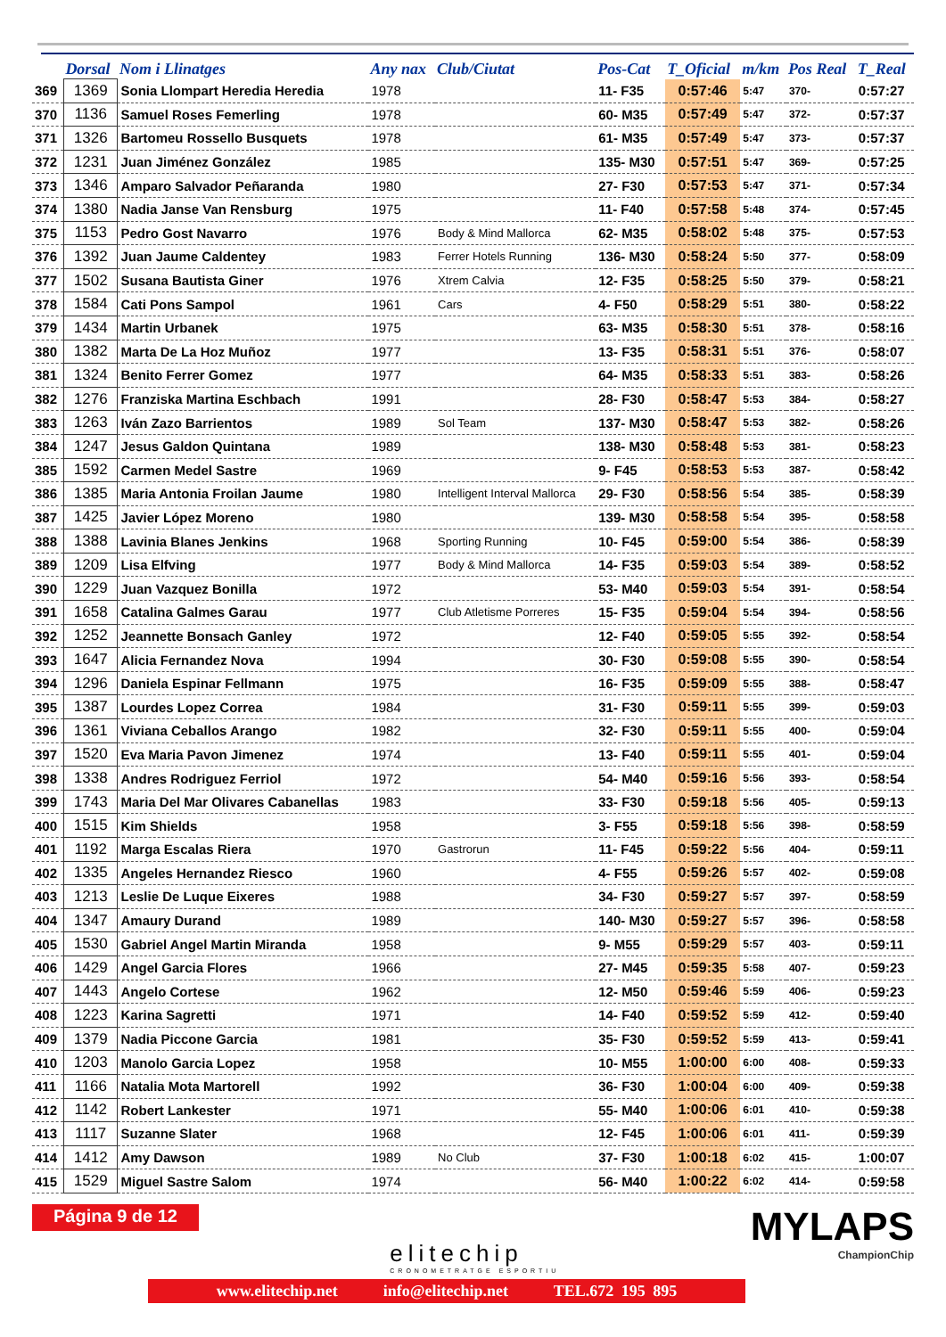| | Dorsal | Nom i Llinatges | Any nax | Club/Ciutat | Pos-Cat | T_Oficial | m/km | Pos Real | T_Real |
| --- | --- | --- | --- | --- | --- | --- | --- | --- | --- |
| 369 | 1369 | Sonia Llompart Heredia Heredia | 1978 | | 11- F35 | 0:57:46 | 5:47 | 370- | 0:57:27 |
| 370 | 1136 | Samuel Roses Femerling | 1978 | | 60- M35 | 0:57:49 | 5:47 | 372- | 0:57:37 |
| 371 | 1326 | Bartomeu Rossello Busquets | 1978 | | 61- M35 | 0:57:49 | 5:47 | 373- | 0:57:37 |
| 372 | 1231 | Juan Jiménez González | 1985 | | 135- M30 | 0:57:51 | 5:47 | 369- | 0:57:25 |
| 373 | 1346 | Amparo Salvador Peñaranda | 1980 | | 27- F30 | 0:57:53 | 5:47 | 371- | 0:57:34 |
| 374 | 1380 | Nadia Janse Van Rensburg | 1975 | | 11- F40 | 0:57:58 | 5:48 | 374- | 0:57:45 |
| 375 | 1153 | Pedro Gost Navarro | 1976 | Body & Mind Mallorca | 62- M35 | 0:58:02 | 5:48 | 375- | 0:57:53 |
| 376 | 1392 | Juan Jaume Caldentey | 1983 | Ferrer Hotels Running | 136- M30 | 0:58:24 | 5:50 | 377- | 0:58:09 |
| 377 | 1502 | Susana Bautista Giner | 1976 | Xtrem Calvia | 12- F35 | 0:58:25 | 5:50 | 379- | 0:58:21 |
| 378 | 1584 | Cati Pons Sampol | 1961 | Cars | 4- F50 | 0:58:29 | 5:51 | 380- | 0:58:22 |
| 379 | 1434 | Martin Urbanek | 1975 | | 63- M35 | 0:58:30 | 5:51 | 378- | 0:58:16 |
| 380 | 1382 | Marta De La Hoz Muñoz | 1977 | | 13- F35 | 0:58:31 | 5:51 | 376- | 0:58:07 |
| 381 | 1324 | Benito Ferrer Gomez | 1977 | | 64- M35 | 0:58:33 | 5:51 | 383- | 0:58:26 |
| 382 | 1276 | Franziska Martina Eschbach | 1991 | | 28- F30 | 0:58:47 | 5:53 | 384- | 0:58:27 |
| 383 | 1263 | Iván Zazo Barrientos | 1989 | Sol Team | 137- M30 | 0:58:47 | 5:53 | 382- | 0:58:26 |
| 384 | 1247 | Jesus Galdon Quintana | 1989 | | 138- M30 | 0:58:48 | 5:53 | 381- | 0:58:23 |
| 385 | 1592 | Carmen Medel Sastre | 1969 | | 9- F45 | 0:58:53 | 5:53 | 387- | 0:58:42 |
| 386 | 1385 | Maria Antonia Froilan Jaume | 1980 | Intelligent Interval Mallorca | 29- F30 | 0:58:56 | 5:54 | 385- | 0:58:39 |
| 387 | 1425 | Javier López Moreno | 1980 | | 139- M30 | 0:58:58 | 5:54 | 395- | 0:58:58 |
| 388 | 1388 | Lavinia Blanes Jenkins | 1968 | Sporting Running | 10- F45 | 0:59:00 | 5:54 | 386- | 0:58:39 |
| 389 | 1209 | Lisa Elfving | 1977 | Body & Mind Mallorca | 14- F35 | 0:59:03 | 5:54 | 389- | 0:58:52 |
| 390 | 1229 | Juan Vazquez Bonilla | 1972 | | 53- M40 | 0:59:03 | 5:54 | 391- | 0:58:54 |
| 391 | 1658 | Catalina Galmes Garau | 1977 | Club Atletisme Porreres | 15- F35 | 0:59:04 | 5:54 | 394- | 0:58:56 |
| 392 | 1252 | Jeannette Bonsach Ganley | 1972 | | 12- F40 | 0:59:05 | 5:55 | 392- | 0:58:54 |
| 393 | 1647 | Alicia Fernandez Nova | 1994 | | 30- F30 | 0:59:08 | 5:55 | 390- | 0:58:54 |
| 394 | 1296 | Daniela Espinar Fellmann | 1975 | | 16- F35 | 0:59:09 | 5:55 | 388- | 0:58:47 |
| 395 | 1387 | Lourdes Lopez Correa | 1984 | | 31- F30 | 0:59:11 | 5:55 | 399- | 0:59:03 |
| 396 | 1361 | Viviana Ceballos Arango | 1982 | | 32- F30 | 0:59:11 | 5:55 | 400- | 0:59:04 |
| 397 | 1520 | Eva Maria Pavon Jimenez | 1974 | | 13- F40 | 0:59:11 | 5:55 | 401- | 0:59:04 |
| 398 | 1338 | Andres Rodriguez Ferriol | 1972 | | 54- M40 | 0:59:16 | 5:56 | 393- | 0:58:54 |
| 399 | 1743 | Maria Del Mar Olivares Cabanellas | 1983 | | 33- F30 | 0:59:18 | 5:56 | 405- | 0:59:13 |
| 400 | 1515 | Kim Shields | 1958 | | 3- F55 | 0:59:18 | 5:56 | 398- | 0:58:59 |
| 401 | 1192 | Marga Escalas Riera | 1970 | Gastrorun | 11- F45 | 0:59:22 | 5:56 | 404- | 0:59:11 |
| 402 | 1335 | Angeles Hernandez Riesco | 1960 | | 4- F55 | 0:59:26 | 5:57 | 402- | 0:59:08 |
| 403 | 1213 | Leslie De Luque Eixeres | 1988 | | 34- F30 | 0:59:27 | 5:57 | 397- | 0:58:59 |
| 404 | 1347 | Amaury Durand | 1989 | | 140- M30 | 0:59:27 | 5:57 | 396- | 0:58:58 |
| 405 | 1530 | Gabriel Angel Martin Miranda | 1958 | | 9- M55 | 0:59:29 | 5:57 | 403- | 0:59:11 |
| 406 | 1429 | Angel Garcia Flores | 1966 | | 27- M45 | 0:59:35 | 5:58 | 407- | 0:59:23 |
| 407 | 1443 | Angelo Cortese | 1962 | | 12- M50 | 0:59:46 | 5:59 | 406- | 0:59:23 |
| 408 | 1223 | Karina Sagretti | 1971 | | 14- F40 | 0:59:52 | 5:59 | 412- | 0:59:40 |
| 409 | 1379 | Nadia Piccone Garcia | 1981 | | 35- F30 | 0:59:52 | 5:59 | 413- | 0:59:41 |
| 410 | 1203 | Manolo Garcia Lopez | 1958 | | 10- M55 | 1:00:00 | 6:00 | 408- | 0:59:33 |
| 411 | 1166 | Natalia Mota Martorell | 1992 | | 36- F30 | 1:00:04 | 6:00 | 409- | 0:59:38 |
| 412 | 1142 | Robert Lankester | 1971 | | 55- M40 | 1:00:06 | 6:01 | 410- | 0:59:38 |
| 413 | 1117 | Suzanne Slater | 1968 | | 12- F45 | 1:00:06 | 6:01 | 411- | 0:59:39 |
| 414 | 1412 | Amy Dawson | 1989 | No Club | 37- F30 | 1:00:18 | 6:02 | 415- | 1:00:07 |
| 415 | 1529 | Miguel Sastre Salom | 1974 | | 56- M40 | 1:00:22 | 6:02 | 414- | 0:59:58 |
Página 9 de 12
elitechip
CRONOMETRATGE ESPORTIU
MYLAPS
ChampionChip
www.elitechip.net info@elitechip.net TEL.672 195 895